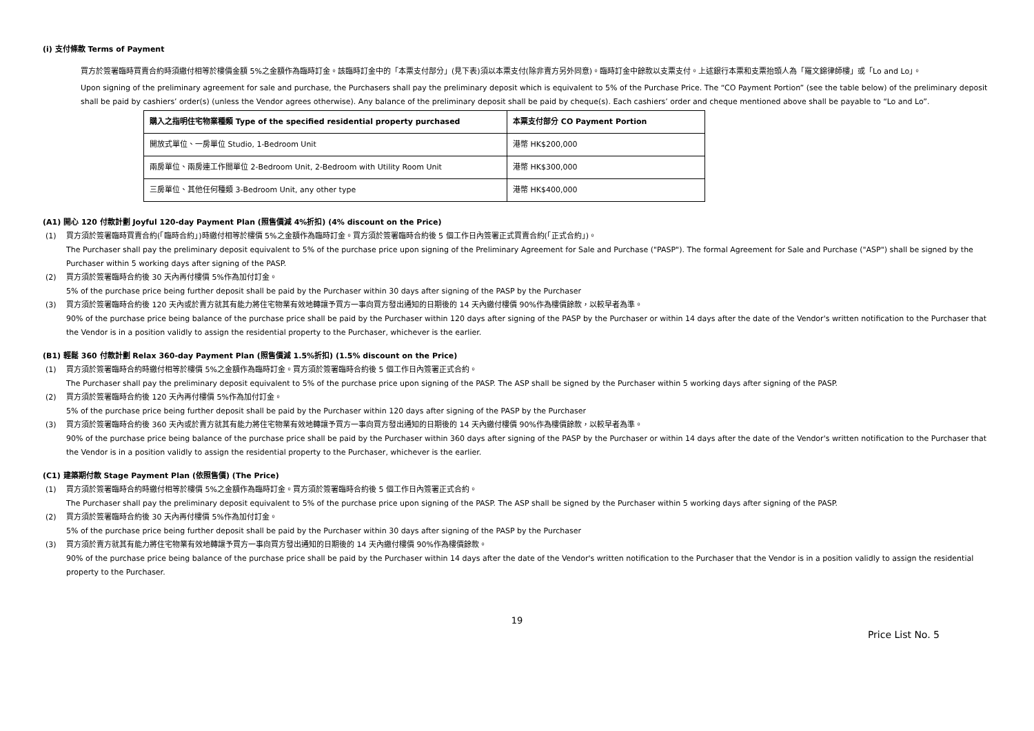(i) 支付條款 Terms of Payment
買方於簽署臨時買賣合約時須繳付相等於樓價金額 5%之金額作為臨時訂金。該臨時訂金中的「本票支付部分」(見下表)須以本票支付(除非賣方另外同意)。臨時訂金中餘款以支票支付。上述銀行本票和支票抬頭人為「羅文錦律師樓」或「Lo and Lo」。
Upon signing of the preliminary agreement for sale and purchase, the Purchasers shall pay the preliminary deposit which is equivalent to 5% of the Purchase Price. The “CO Payment Portion” (see the table below) of the preliminary deposit shall be paid by cashiers’ order(s) (unless the Vendor agrees otherwise). Any balance of the preliminary deposit shall be paid by cheque(s). Each cashiers’ order and cheque mentioned above shall be payable to “Lo and Lo”.
| 購入之指明住宅物業種類 Type of the specified residential property purchased | 本票支付部分 CO Payment Portion |
| --- | --- |
| 開放式單位、一房單位 Studio, 1-Bedroom Unit | 港幣 HK$200,000 |
| 兩房單位、兩房連工作間單位 2-Bedroom Unit, 2-Bedroom with Utility Room Unit | 港幣 HK$300,000 |
| 三房單位、其他任何種類 3-Bedroom Unit, any other type | 港幣 HK$400,000 |
(A1) 開心 120 付款計劃 Joyful 120-day Payment Plan (照售價減 4%折扣) (4% discount on the Price)
(1) 買方須於簽署臨時買賣合約(「臨時合約」)時繳付相等於樓價 5%之金額作為臨時訂金。買方須於簽署臨時合約後 5 個工作日內簽署正式買賣合約(「正式合約」)。
The Purchaser shall pay the preliminary deposit equivalent to 5% of the purchase price upon signing of the Preliminary Agreement for Sale and Purchase ("PASP"). The formal Agreement for Sale and Purchase ("ASP") shall be signed by the Purchaser within 5 working days after signing of the PASP.
(2) 買方須於簽署臨時合約後 30 天內再付樓價 5%作為加付訂金。
5% of the purchase price being further deposit shall be paid by the Purchaser within 30 days after signing of the PASP by the Purchaser
(3) 買方須於簽署臨時合約後 120 天內或於賣方就其有能力將住宅物業有效地轉讓予買方一事向買方發出通知的日期後的 14 天內繳付樓價 90%作為樓價餘款，以較早者為準。
90% of the purchase price being balance of the purchase price shall be paid by the Purchaser within 120 days after signing of the PASP by the Purchaser or within 14 days after the date of the Vendor's written notification to the Purchaser that the Vendor is in a position validly to assign the residential property to the Purchaser, whichever is the earlier.
(B1) 輕鬆 360 付款計劃 Relax 360-day Payment Plan (照售價減 1.5%折扣) (1.5% discount on the Price)
(1) 買方須於簽署臨時合約時繳付相等於樓價 5%之金額作為臨時訂金。買方須於簽署臨時合約後 5 個工作日內簽署正式合約。
The Purchaser shall pay the preliminary deposit equivalent to 5% of the purchase price upon signing of the PASP. The ASP shall be signed by the Purchaser within 5 working days after signing of the PASP.
(2) 買方須於簽署臨時合約後 120 天內再付樓價 5%作為加付訂金。
5% of the purchase price being further deposit shall be paid by the Purchaser within 120 days after signing of the PASP by the Purchaser
(3) 買方須於簽署臨時合約後 360 天內或於賣方就其有能力將住宅物業有效地轉讓予買方一事向買方發出通知的日期後的 14 天內繳付樓價 90%作為樓價餘款，以較早者為準。
90% of the purchase price being balance of the purchase price shall be paid by the Purchaser within 360 days after signing of the PASP by the Purchaser or within 14 days after the date of the Vendor's written notification to the Purchaser that the Vendor is in a position validly to assign the residential property to the Purchaser, whichever is the earlier.
(C1) 建築期付款 Stage Payment Plan (依照售價) (The Price)
(1) 買方須於簽署臨時合約時繳付相等於樓價 5%之金額作為臨時訂金。買方須於簽署臨時合約後 5 個工作日內簽署正式合約。
The Purchaser shall pay the preliminary deposit equivalent to 5% of the purchase price upon signing of the PASP. The ASP shall be signed by the Purchaser within 5 working days after signing of the PASP.
(2) 買方須於簽署臨時合約後 30 天內再付樓價 5%作為加付訂金。
5% of the purchase price being further deposit shall be paid by the Purchaser within 30 days after signing of the PASP by the Purchaser
(3) 買方須於賣方就其有能力將住宅物業有效地轉讓予買方一事向買方發出通知的日期後的 14 天內繳付樓價 90%作為樓價餘款。
90% of the purchase price being balance of the purchase price shall be paid by the Purchaser within 14 days after the date of the Vendor's written notification to the Purchaser that the Vendor is in a position validly to assign the residential property to the Purchaser.
19
Price List No. 5